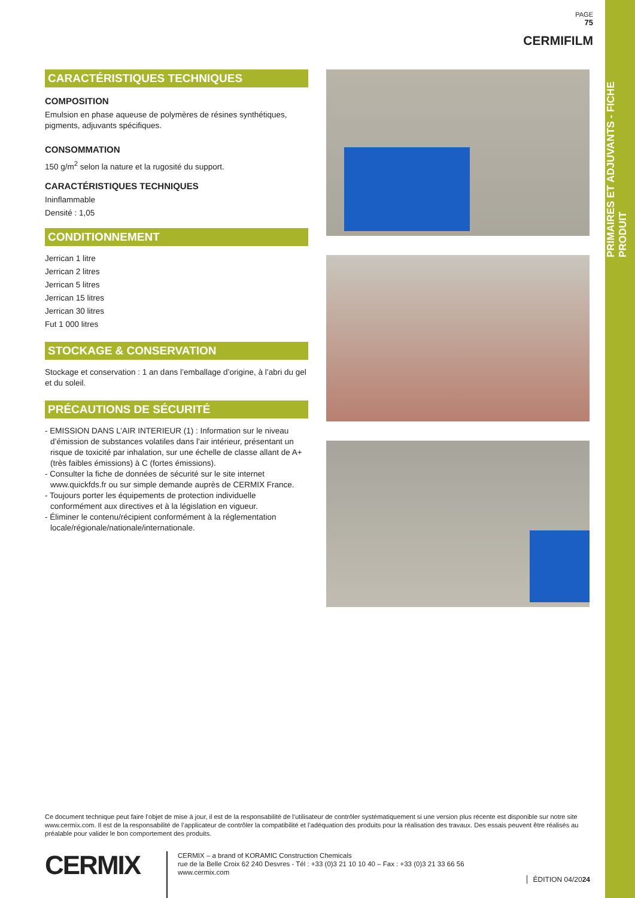PRIMAIRES ET ADJUVANTS - FICHE PRODUIT
PAGE
75
CERMIFILM
CARACTÉRISTIQUES TECHNIQUES
COMPOSITION
Emulsion en phase aqueuse de polymères de résines synthétiques, pigments, adjuvants spécifiques.
CONSOMMATION
150 g/m<sup>2</sup> selon la nature et la rugosité du support.
CARACTÉRISTIQUES TECHNIQUES
Ininflammable
Densité : 1,05
CONDITIONNEMENT
Jerrican 1 litre
Jerrican 2 litres
Jerrican 5 litres
Jerrican 15 litres
Jerrican 30 litres
Fut 1 000 litres
STOCKAGE & CONSERVATION
Stockage et conservation : 1 an dans l’emballage d’origine, à l’abri du gel et du soleil.
PRÉCAUTIONS DE SÉCURITÉ
- EMISSION DANS L’AIR INTERIEUR (1) : Information sur le niveau d’émission de substances volatiles dans l’air intérieur, présentant un risque de toxicité par inhalation, sur une échelle de classe allant de A+ (très faibles émissions) à C (fortes émissions).
- Consulter la fiche de données de sécurité sur le site internet www.quickfds.fr ou sur simple demande auprès de CERMIX France.
- Toujours porter les équipements de protection individuelle conformément aux directives et à la législation en vigueur.
- Éliminer le contenu/récipient conformément à la réglementation locale/régionale/nationale/internationale.
Ce document technique peut faire l’objet de mise à jour, il est de la responsabilité de l’utilisateur de contrôler systématiquement si une version plus récente est disponible sur notre site www.cermix.com. Il est de la responsabilité de l’applicateur de contrôler la compatibilité et l’adéquation des produits pour la réalisation des travaux. Des essais peuvent être réalisés au préalable pour valider le bon comportement des produits.
CERMIX
CERMIX – a brand of KORAMIC Construction Chemicals
rue de la Belle Croix 62 240 Desvres - Tél : +33 (0)3 21 10 10 40 – Fax : +33 (0)3 21 33 66 56
www.cermix.com
ÉDITION 04/2024